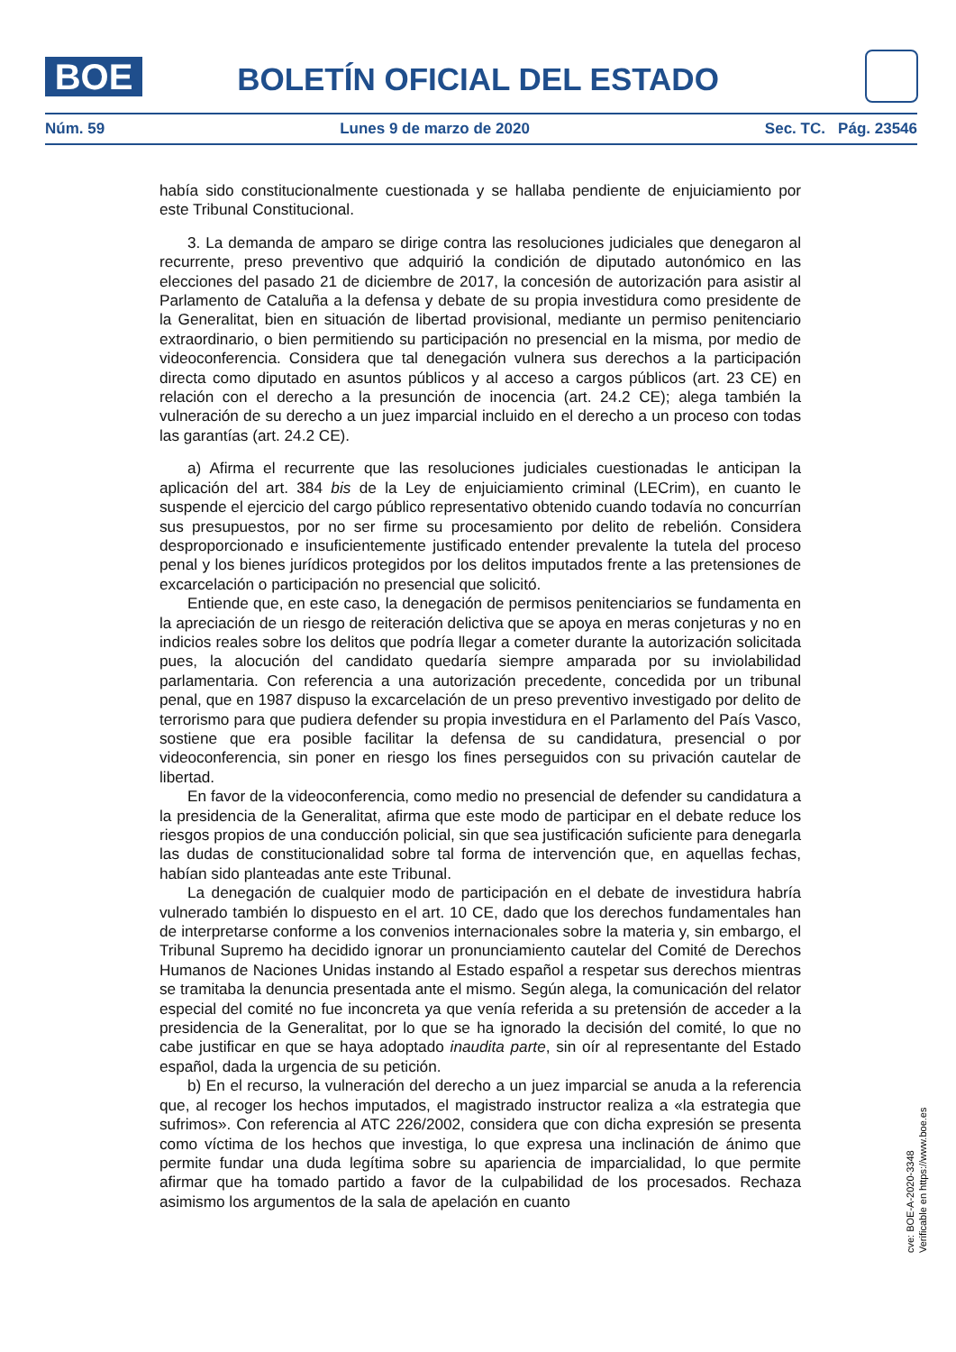BOE
BOLETÍN OFICIAL DEL ESTADO
Núm. 59 Lunes 9 de marzo de 2020 Sec. TC. Pág. 23546
había sido constitucionalmente cuestionada y se hallaba pendiente de enjuiciamiento por este Tribunal Constitucional.
3. La demanda de amparo se dirige contra las resoluciones judiciales que denegaron al recurrente, preso preventivo que adquirió la condición de diputado autonómico en las elecciones del pasado 21 de diciembre de 2017, la concesión de autorización para asistir al Parlamento de Cataluña a la defensa y debate de su propia investidura como presidente de la Generalitat, bien en situación de libertad provisional, mediante un permiso penitenciario extraordinario, o bien permitiendo su participación no presencial en la misma, por medio de videoconferencia. Considera que tal denegación vulnera sus derechos a la participación directa como diputado en asuntos públicos y al acceso a cargos públicos (art. 23 CE) en relación con el derecho a la presunción de inocencia (art. 24.2 CE); alega también la vulneración de su derecho a un juez imparcial incluido en el derecho a un proceso con todas las garantías (art. 24.2 CE).
a) Afirma el recurrente que las resoluciones judiciales cuestionadas le anticipan la aplicación del art. 384 bis de la Ley de enjuiciamiento criminal (LECrim), en cuanto le suspende el ejercicio del cargo público representativo obtenido cuando todavía no concurrían sus presupuestos, por no ser firme su procesamiento por delito de rebelión. Considera desproporcionado e insuficientemente justificado entender prevalente la tutela del proceso penal y los bienes jurídicos protegidos por los delitos imputados frente a las pretensiones de excarcelación o participación no presencial que solicitó.
Entiende que, en este caso, la denegación de permisos penitenciarios se fundamenta en la apreciación de un riesgo de reiteración delictiva que se apoya en meras conjeturas y no en indicios reales sobre los delitos que podría llegar a cometer durante la autorización solicitada pues, la alocución del candidato quedaría siempre amparada por su inviolabilidad parlamentaria. Con referencia a una autorización precedente, concedida por un tribunal penal, que en 1987 dispuso la excarcelación de un preso preventivo investigado por delito de terrorismo para que pudiera defender su propia investidura en el Parlamento del País Vasco, sostiene que era posible facilitar la defensa de su candidatura, presencial o por videoconferencia, sin poner en riesgo los fines perseguidos con su privación cautelar de libertad.
En favor de la videoconferencia, como medio no presencial de defender su candidatura a la presidencia de la Generalitat, afirma que este modo de participar en el debate reduce los riesgos propios de una conducción policial, sin que sea justificación suficiente para denegarla las dudas de constitucionalidad sobre tal forma de intervención que, en aquellas fechas, habían sido planteadas ante este Tribunal.
La denegación de cualquier modo de participación en el debate de investidura habría vulnerado también lo dispuesto en el art. 10 CE, dado que los derechos fundamentales han de interpretarse conforme a los convenios internacionales sobre la materia y, sin embargo, el Tribunal Supremo ha decidido ignorar un pronunciamiento cautelar del Comité de Derechos Humanos de Naciones Unidas instando al Estado español a respetar sus derechos mientras se tramitaba la denuncia presentada ante el mismo. Según alega, la comunicación del relator especial del comité no fue inconcreta ya que venía referida a su pretensión de acceder a la presidencia de la Generalitat, por lo que se ha ignorado la decisión del comité, lo que no cabe justificar en que se haya adoptado inaudita parte, sin oír al representante del Estado español, dada la urgencia de su petición.
b) En el recurso, la vulneración del derecho a un juez imparcial se anuda a la referencia que, al recoger los hechos imputados, el magistrado instructor realiza a «la estrategia que sufrimos». Con referencia al ATC 226/2002, considera que con dicha expresión se presenta como víctima de los hechos que investiga, lo que expresa una inclinación de ánimo que permite fundar una duda legítima sobre su apariencia de imparcialidad, lo que permite afirmar que ha tomado partido a favor de la culpabilidad de los procesados. Rechaza asimismo los argumentos de la sala de apelación en cuanto
cve: BOE-A-2020-3348
Verificable en https://www.boe.es